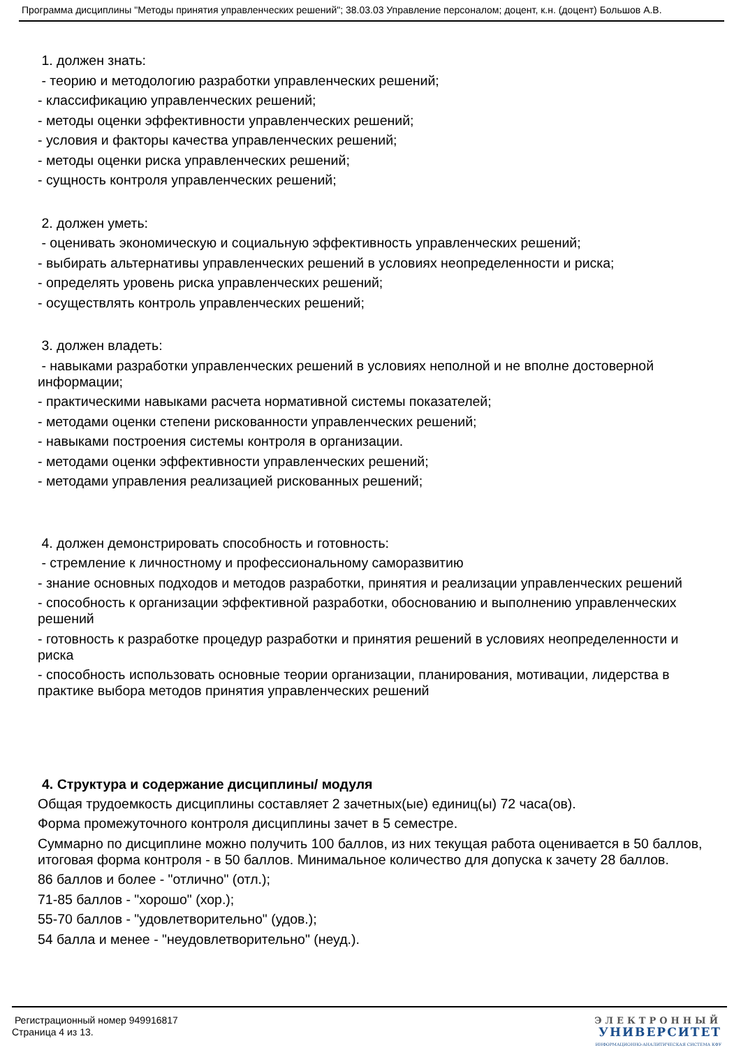Программа дисциплины "Методы принятия управленческих решений"; 38.03.03 Управление персоналом; доцент, к.н. (доцент) Большов А.В.
1. должен знать:
- теорию и методологию разработки управленческих решений;
- классификацию управленческих решений;
- методы оценки эффективности управленческих решений;
- условия и факторы качества управленческих решений;
- методы оценки риска управленческих решений;
- сущность контроля управленческих решений;
2. должен уметь:
- оценивать экономическую и социальную эффективность управленческих решений;
- выбирать альтернативы управленческих решений в условиях неопределенности и риска;
- определять уровень риска управленческих решений;
- осуществлять контроль управленческих решений;
3. должен владеть:
- навыками разработки управленческих решений в условиях неполной и не вполне достоверной информации;
- практическими навыками расчета нормативной системы показателей;
- методами оценки степени рискованности управленческих решений;
- навыками построения системы контроля в организации.
- методами оценки эффективности управленческих решений;
- методами управления реализацией рискованных решений;
4. должен демонстрировать способность и готовность:
- стремление к личностному и профессиональному саморазвитию
- знание основных подходов и методов разработки, принятия и реализации управленческих решений
- способность к организации эффективной разработки, обоснованию и выполнению управленческих решений
- готовность к разработке процедур разработки и принятия решений в условиях неопределенности и риска
- способность использовать основные теории организации, планирования, мотивации, лидерства в практике выбора методов принятия управленческих решений
4. Структура и содержание дисциплины/ модуля
Общая трудоемкость дисциплины составляет 2 зачетных(ые) единиц(ы) 72 часа(ов).
Форма промежуточного контроля дисциплины зачет в 5 семестре.
Суммарно по дисциплине можно получить 100 баллов, из них текущая работа оценивается в 50 баллов, итоговая форма контроля - в 50 баллов. Минимальное количество для допуска к зачету 28 баллов.
86 баллов и более - "отлично" (отл.);
71-85 баллов - "хорошо" (хор.);
55-70 баллов - "удовлетворительно" (удов.);
54 балла и менее - "неудовлетворительно" (неуд.).
Регистрационный номер 949916817
Страница 4 из 13.
ЭЛЕКТРОННЫЙ
УНИВЕРСИТЕТ
ИНФОРМАЦИОННО-АНАЛИТИЧЕСКАЯ СИСТЕМА КФУ